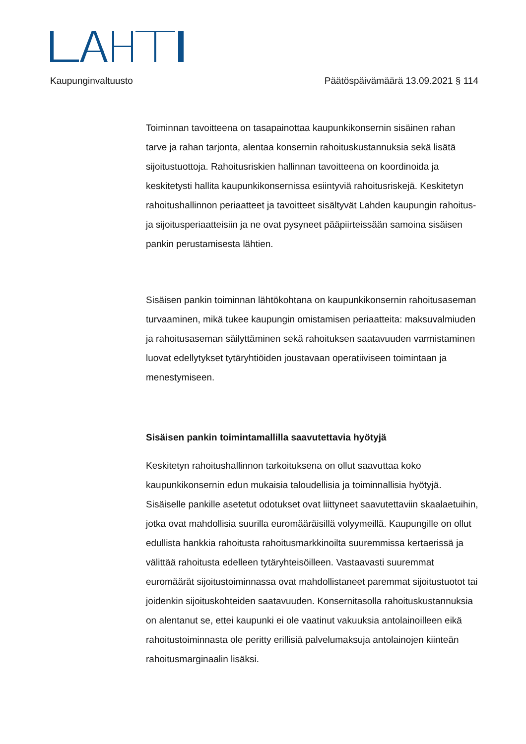Kaupunginvaltuusto Päätöspäivämäärä 13.09.2021 § 114
Toiminnan tavoitteena on tasapainottaa kaupunkikonsernin sisäinen rahan tarve ja rahan tarjonta, alentaa konsernin rahoituskustannuksia sekä lisätä sijoitustuottoja. Rahoitusriskien hallinnan tavoitteena on koordinoida ja keskitetysti hallita kaupunkikonsernissa esiintyviä rahoitusriskejä. Keskitetyn rahoitushallinnon periaatteet ja tavoitteet sisältyvät Lahden kaupungin rahoitus- ja sijoitusperiaatteisiin ja ne ovat pysyneet pääpiirteissään samoina sisäisen pankin perustamisesta lähtien.
Sisäisen pankin toiminnan lähtökohtana on kaupunkikonsernin rahoitusaseman turvaaminen, mikä tukee kaupungin omistamisen periaatteita: maksuvalmiuden ja rahoitusaseman säilyttäminen sekä rahoituksen saatavuuden varmistaminen luovat edellytykset tytäryhtiöiden joustavaan operatiiviseen toimintaan ja menestymiseen.
Sisäisen pankin toimintamallilla saavutettavia hyötyjä
Keskitetyn rahoitushallinnon tarkoituksena on ollut saavuttaa koko kaupunkikonsernin edun mukaisia taloudellisia ja toiminnallisia hyötyjä. Sisäiselle pankille asetetut odotukset ovat liittyneet saavutettaviin skaalaetuihin, jotka ovat mahdollisia suurilla euromääräisillä volyymeillä. Kaupungille on ollut edullista hankkia rahoitusta rahoitusmarkkinoilta suuremmissa kertaerissä ja välittää rahoitusta edelleen tytäryhteisöilleen. Vastaavasti suuremmat euromäärät sijoitustoiminnassa ovat mahdollistaneet paremmat sijoitustuotot tai joidenkin sijoituskohteiden saatavuuden. Konsernitasolla rahoituskustannuksia on alentanut se, ettei kaupunki ei ole vaatinut vakuuksia antolainoilleen eikä rahoitustoiminnasta ole peritty erillisiä palvelumaksuja antolainojen kiinteän rahoitusmarginaalin lisäksi.